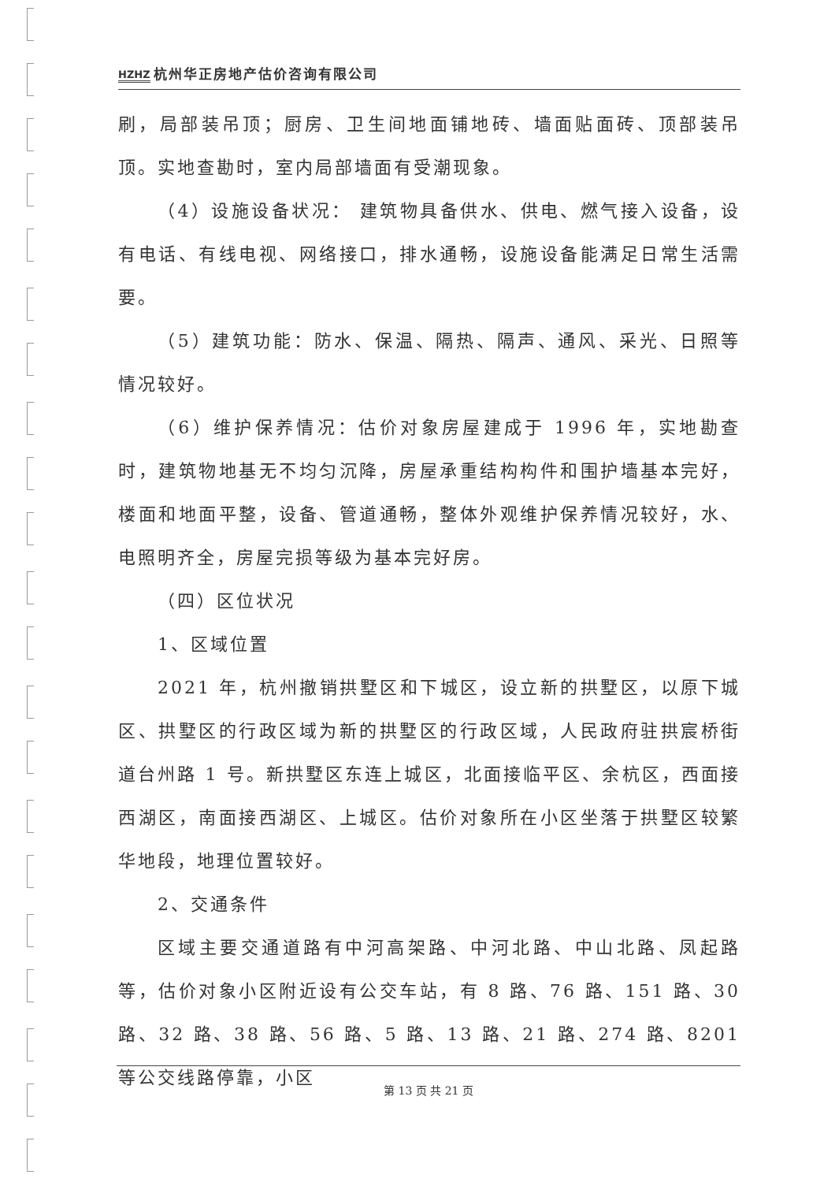HZHZ 杭州华正房地产估价咨询有限公司
刷，局部装吊顶；厨房、卫生间地面铺地砖、墙面贴面砖、顶部装吊顶。实地查勘时，室内局部墙面有受潮现象。
（4）设施设备状况： 建筑物具备供水、供电、燃气接入设备，设有电话、有线电视、网络接口，排水通畅，设施设备能满足日常生活需要。
（5）建筑功能：防水、保温、隔热、隔声、通风、采光、日照等情况较好。
（6）维护保养情况：估价对象房屋建成于 1996 年，实地勘查时，建筑物地基无不均匀沉降，房屋承重结构构件和围护墙基本完好，楼面和地面平整，设备、管道通畅，整体外观维护保养情况较好，水、电照明齐全，房屋完损等级为基本完好房。
（四）区位状况
1、区域位置
2021 年，杭州撤销拱墅区和下城区，设立新的拱墅区，以原下城区、拱墅区的行政区域为新的拱墅区的行政区域，人民政府驻拱宸桥街道台州路 1 号。新拱墅区东连上城区，北面接临平区、余杭区，西面接西湖区，南面接西湖区、上城区。估价对象所在小区坐落于拱墅区较繁华地段，地理位置较好。
2、交通条件
区域主要交通道路有中河高架路、中河北路、中山北路、凤起路等，估价对象小区附近设有公交车站，有 8 路、76 路、151 路、30 路、32 路、38 路、56 路、5 路、13 路、21 路、274 路、8201 等公交线路停靠，小区
第 13 页 共 21 页